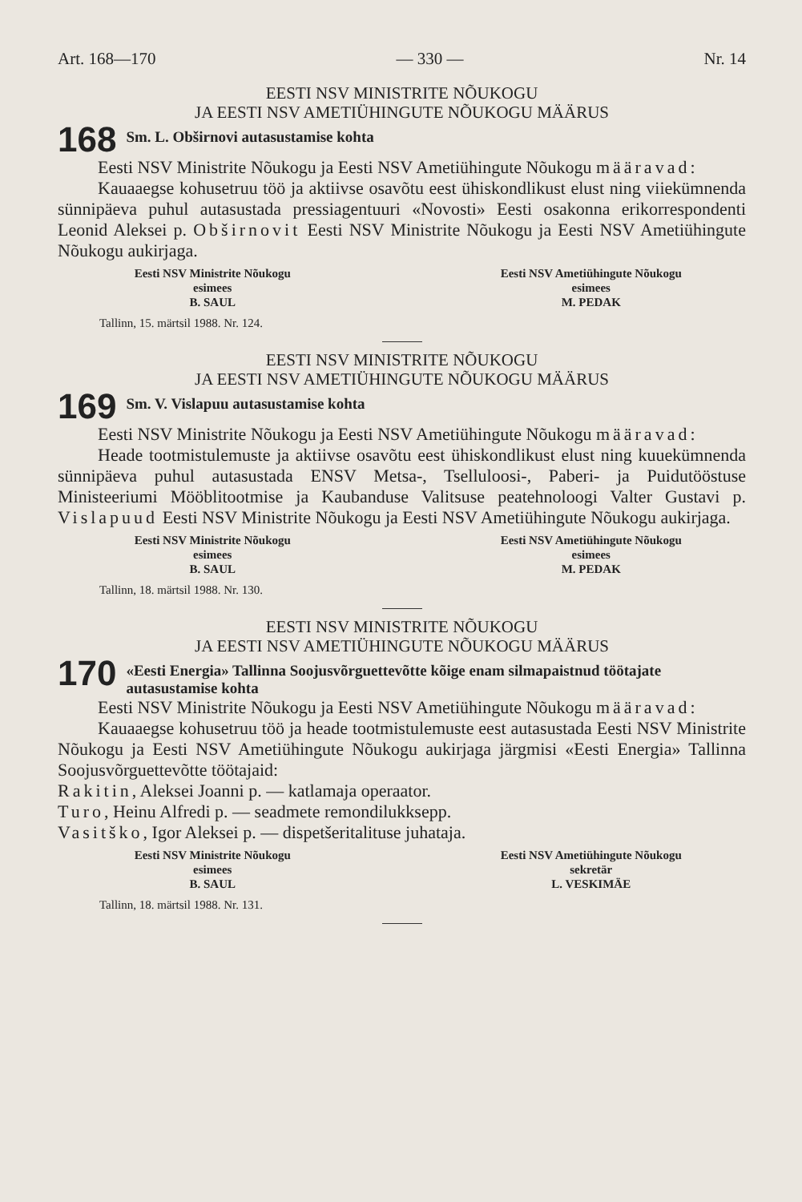Art. 168—170 — 330 — Nr. 14
EESTI NSV MINISTRITE NÕUKOGU
JA EESTI NSV AMETIÜHINGUTE NÕUKOGU MÄÄRUS
168
Sm. L. Obširnovi autasustamise kohta
Eesti NSV Ministrite Nõukogu ja Eesti NSV Ametiühingute Nõukogu määravad:
Kauaaegse kohusetruu töö ja aktiivse osavõtu eest ühiskondlikust elust ning viiekümnenda sünnipäeva puhul autasustada pressiagentuuri «Novosti» Eesti osakonna erikorrespondenti Leonid Aleksei p. Obširnovit Eesti NSV Ministrite Nõukogu ja Eesti NSV Ametiühingute Nõukogu aukirjaga.
Eesti NSV Ministrite Nõukogu
esimees
B. SAUL
Eesti NSV Ametiühingute Nõukogu
esimees
M. PEDAK
Tallinn, 15. märtsil 1988. Nr. 124.
EESTI NSV MINISTRITE NÕUKOGU
JA EESTI NSV AMETIÜHINGUTE NÕUKOGU MÄÄRUS
169
Sm. V. Vislapuu autasustamise kohta
Eesti NSV Ministrite Nõukogu ja Eesti NSV Ametiühingute Nõukogu määravad:
Heade tootmistulemuste ja aktiivse osavõtu eest ühiskondlikust elust ning kuuekümnenda sünnipäeva puhul autasustada ENSV Metsa-, Tselluloosi-, Paberi- ja Puidutööstuse Ministeeriumi Mööblitootmise ja Kaubanduse Valitsuse peatehnoloogi Valter Gustavi p. Vislapuud Eesti NSV Ministrite Nõukogu ja Eesti NSV Ametiühingute Nõukogu aukirjaga.
Eesti NSV Ministrite Nõukogu
esimees
B. SAUL
Eesti NSV Ametiühingute Nõukogu
esimees
M. PEDAK
Tallinn, 18. märtsil 1988. Nr. 130.
EESTI NSV MINISTRITE NÕUKOGU
JA EESTI NSV AMETIÜHINGUTE NÕUKOGU MÄÄRUS
170
«Eesti Energia» Tallinna Soojusvõrguettevõtte kõige enam silmapaistnud töötajate autasustamise kohta
Eesti NSV Ministrite Nõukogu ja Eesti NSV Ametiühingute Nõukogu määravad:
Kauaaegse kohusetruu töö ja heade tootmistulemuste eest autasustada Eesti NSV Ministrite Nõukogu ja Eesti NSV Ametiühingute Nõukogu aukirjaga järgmisi «Eesti Energia» Tallinna Soojusvõrguettevõtte töötajaid:
Rakitin, Aleksei Joanni p. — katlamaja operaator.
Turo, Heinu Alfredi p. — seadmete remondilukksepp.
Vasitško, Igor Aleksei p. — dispetšeritalituse juhataja.
Eesti NSV Ministrite Nõukogu
esimees
B. SAUL
Eesti NSV Ametiühingute Nõukogu
sekretär
L. VESKIMÄE
Tallinn, 18. märtsil 1988. Nr. 131.